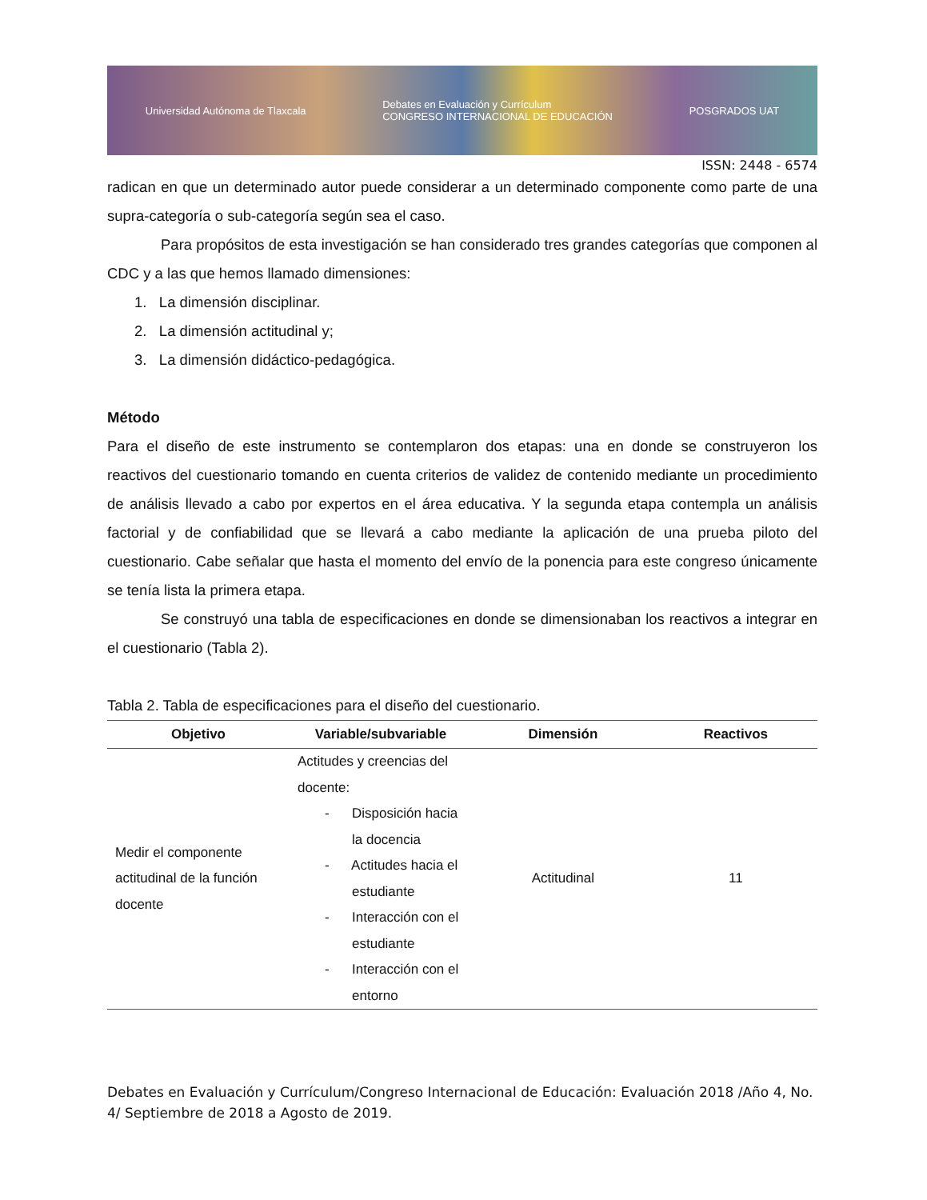Universidad Autónoma de Tlaxcala Debates en Evaluación y Currículum
CONGRESO INTERNACIONAL DE EDUCACIÓN POSGRADOS UAT
ISSN: 2448 - 6574
radican en que un determinado autor puede considerar a un determinado componente como parte de una supra-categoría o sub-categoría según sea el caso.
Para propósitos de esta investigación se han considerado tres grandes categorías que componen al CDC y a las que hemos llamado dimensiones:
1. La dimensión disciplinar.
2. La dimensión actitudinal y;
3. La dimensión didáctico-pedagógica.
Método
Para el diseño de este instrumento se contemplaron dos etapas: una en donde se construyeron los reactivos del cuestionario tomando en cuenta criterios de validez de contenido mediante un procedimiento de análisis llevado a cabo por expertos en el área educativa. Y la segunda etapa contempla un análisis factorial y de confiabilidad que se llevará a cabo mediante la aplicación de una prueba piloto del cuestionario. Cabe señalar que hasta el momento del envío de la ponencia para este congreso únicamente se tenía lista la primera etapa.
Se construyó una tabla de especificaciones en donde se dimensionaban los reactivos a integrar en el cuestionario (Tabla 2).
Tabla 2. Tabla de especificaciones para el diseño del cuestionario.
| Objetivo | Variable/subvariable | Dimensión | Reactivos |
| --- | --- | --- | --- |
| Medir el componente actitudinal de la función docente | Actitudes y creencias del docente: - Disposición hacia la docencia - Actitudes hacia el estudiante - Interacción con el estudiante - Interacción con el entorno | Actitudinal | 11 |
Debates en Evaluación y Currículum/Congreso Internacional de Educación: Evaluación 2018 /Año 4, No. 4/ Septiembre de 2018 a Agosto de 2019.